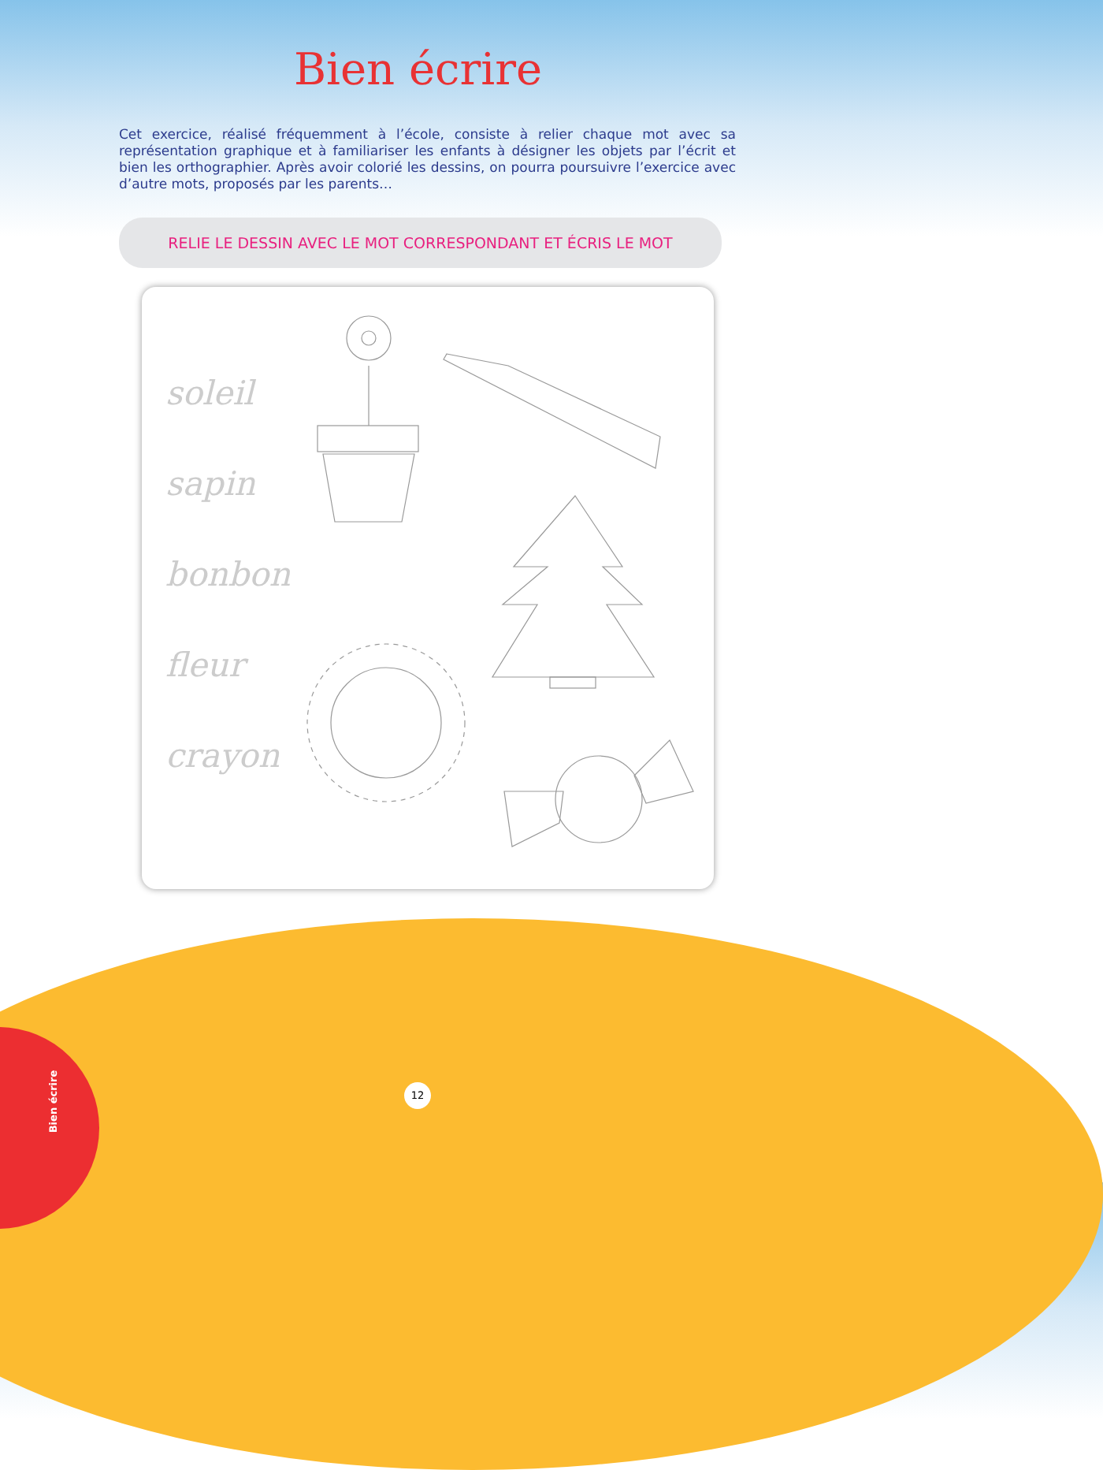Bien écrire
Cet exercice, réalisé fréquemment à l’école, consiste à relier chaque mot avec sa représentation graphique et à familiariser les enfants à désigner les objets par l’écrit et bien les orthographier. Après avoir colorié les dessins, on pourra poursuivre l’exercice avec d’autre mots, proposés par les parents…
RELIE LE DESSIN AVEC LE MOT CORRESPONDANT ET ÉCRIS LE MOT
soleil
sapin
bonbon
fleur
crayon
12
Bien écrire